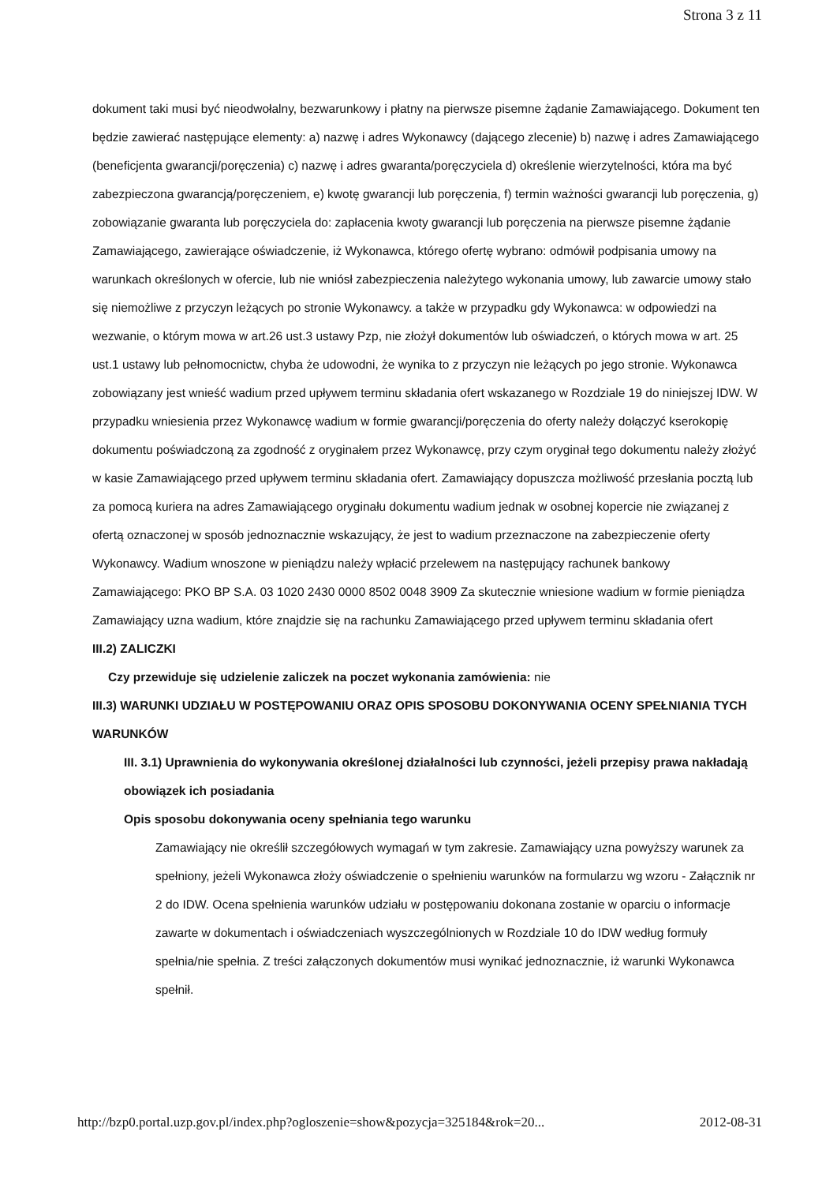Strona 3 z 11
dokument taki musi być nieodwołalny, bezwarunkowy i płatny na pierwsze pisemne żądanie Zamawiającego. Dokument ten będzie zawierać następujące elementy: a) nazwę i adres Wykonawcy (dającego zlecenie) b) nazwę i adres Zamawiającego (beneficjenta gwarancji/poręczenia) c) nazwę i adres gwaranta/poręczyciela d) określenie wierzytelności, która ma być zabezpieczona gwarancją/poręczeniem, e) kwotę gwarancji lub poręczenia, f) termin ważności gwarancji lub poręczenia, g) zobowiązanie gwaranta lub poręczyciela do: zapłacenia kwoty gwarancji lub poręczenia na pierwsze pisemne żądanie Zamawiającego, zawierające oświadczenie, iż Wykonawca, którego ofertę wybrano: odmówił podpisania umowy na warunkach określonych w ofercie, lub nie wniósł zabezpieczenia należytego wykonania umowy, lub zawarcie umowy stało się niemożliwe z przyczyn leżących po stronie Wykonawcy. a także w przypadku gdy Wykonawca: w odpowiedzi na wezwanie, o którym mowa w art.26 ust.3 ustawy Pzp, nie złożył dokumentów lub oświadczeń, o których mowa w art. 25 ust.1 ustawy lub pełnomocnictw, chyba że udowodni, że wynika to z przyczyn nie leżących po jego stronie. Wykonawca zobowiązany jest wnieść wadium przed upływem terminu składania ofert wskazanego w Rozdziale 19 do niniejszej IDW. W przypadku wniesienia przez Wykonawcę wadium w formie gwarancji/poręczenia do oferty należy dołączyć kserokopię dokumentu poświadczoną za zgodność z oryginałem przez Wykonawcę, przy czym oryginał tego dokumentu należy złożyć w kasie Zamawiającego przed upływem terminu składania ofert. Zamawiający dopuszcza możliwość przesłania pocztą lub za pomocą kuriera na adres Zamawiającego oryginału dokumentu wadium jednak w osobnej kopercie nie związanej z ofertą oznaczonej w sposób jednoznacznie wskazujący, że jest to wadium przeznaczone na zabezpieczenie oferty Wykonawcy. Wadium wnoszone w pieniądzu należy wpłacić przelewem na następujący rachunek bankowy Zamawiającego: PKO BP S.A. 03 1020 2430 0000 8502 0048 3909 Za skutecznie wniesione wadium w formie pieniądza Zamawiający uzna wadium, które znajdzie się na rachunku Zamawiającego przed upływem terminu składania ofert
III.2) ZALICZKI
Czy przewiduje się udzielenie zaliczek na poczet wykonania zamówienia: nie
III.3) WARUNKI UDZIAŁU W POSTĘPOWANIU ORAZ OPIS SPOSOBU DOKONYWANIA OCENY SPEŁNIANIA TYCH WARUNKÓW
III. 3.1) Uprawnienia do wykonywania określonej działalności lub czynności, jeżeli przepisy prawa nakładają obowiązek ich posiadania
Opis sposobu dokonywania oceny spełniania tego warunku
Zamawiający nie określił szczegółowych wymagań w tym zakresie. Zamawiający uzna powyższy warunek za spełniony, jeżeli Wykonawca złoży oświadczenie o spełnieniu warunków na formularzu wg wzoru - Załącznik nr 2 do IDW. Ocena spełnienia warunków udziału w postępowaniu dokonana zostanie w oparciu o informacje zawarte w dokumentach i oświadczeniach wyszczególnionych w Rozdziale 10 do IDW według formuły spełnia/nie spełnia. Z treści załączonych dokumentów musi wynikać jednoznacznie, iż warunki Wykonawca spełnił.
http://bzp0.portal.uzp.gov.pl/index.php?ogloszenie=show&pozycja=325184&rok=20... 2012-08-31